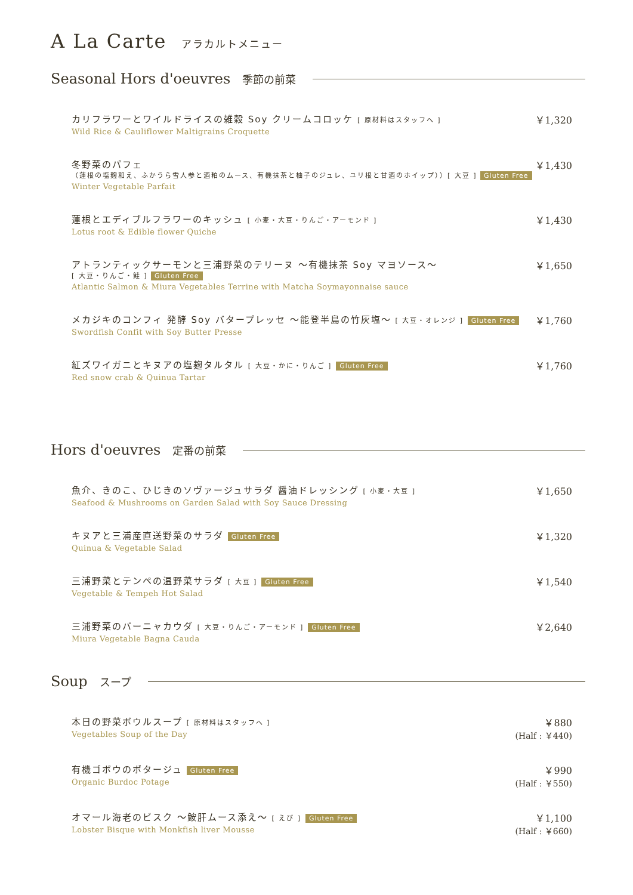A La Carte アラカルトメニュー
Seasonal Hors d'oeuvres 季節の前菜
カリフラワーとワイルドライスの雑穀 Soy クリームコロッケ [ 原材料はスタッフへ ]
Wild Rice & Cauliflower Maltigrains Croquette
￥1,320
冬野菜のパフェ
（蓮根の塩麹和え、ふかうら雪人参と酒粕のムース、有機抹茶と柚子のジュレ、ユリ根と甘酒のホイップ））[ 大豆 ] Gluten Free
Winter Vegetable Parfait
￥1,430
蓮根とエディブルフラワーのキッシュ [ 小麦・大豆・りんご・アーモンド ]
Lotus root & Edible flower Quiche
￥1,430
アトランティックサーモンと三浦野菜のテリーヌ 〜有機抹茶 Soy マヨソース〜
[ 大豆・りんご・鮭 ] Gluten Free
Atlantic Salmon & Miura Vegetables Terrine with Matcha Soymayonnaise sauce
￥1,650
メカジキのコンフィ 発酵 Soy バタープレッセ 〜能登半島の竹灰塩〜 [ 大豆・オレンジ ] Gluten Free
Swordfish Confit with Soy Butter Presse
￥1,760
紅ズワイガニとキヌアの塩麹タルタル [ 大豆・かに・りんご ] Gluten Free
Red snow crab & Quinua Tartar
￥1,760
Hors d'oeuvres 定番の前菜
魚介、きのこ、ひじきのソヴァージュサラダ 醤油ドレッシング [ 小麦・大豆 ]
Seafood & Mushrooms on Garden Salad with Soy Sauce Dressing
￥1,650
キヌアと三浦産直送野菜のサラダ Gluten Free
Quinua & Vegetable Salad
￥1,320
三浦野菜とテンペの温野菜サラダ [ 大豆 ] Gluten Free
Vegetable & Tempeh Hot Salad
￥1,540
三浦野菜のバーニャカウダ [ 大豆・りんご・アーモンド ] Gluten Free
Miura Vegetable Bagna Cauda
￥2,640
Soup スープ
本日の野菜ボウルスープ [ 原材料はスタッフへ ]
Vegetables Soup of the Day
￥880
(Half : ￥440)
有機ゴボウのポタージュ Gluten Free
Organic Burdoc Potage
￥990
(Half : ￥550)
オマール海老のビスク 〜鮟肝ムース添え〜 [ えび ] Gluten Free
Lobster Bisque with Monkfish liver Mousse
￥1,100
(Half : ￥660)